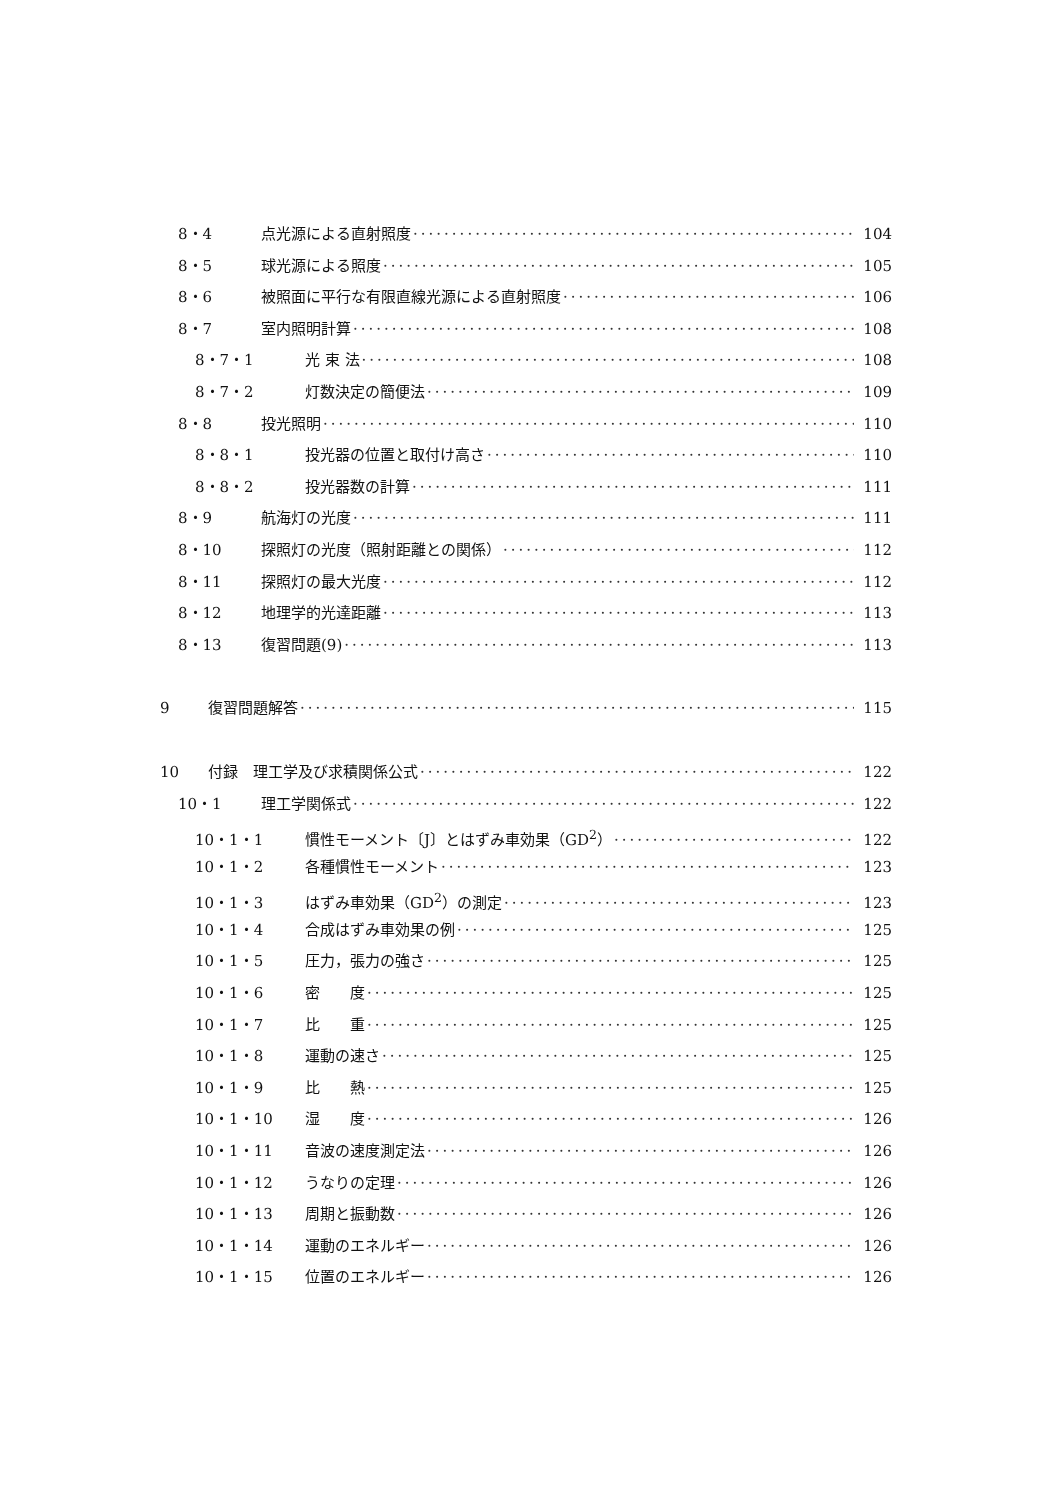8・4 点光源による直射照度 104
8・5 球光源による照度 105
8・6 被照面に平行な有限直線光源による直射照度 106
8・7 室内照明計算 108
8・7・1 光 束 法 108
8・7・2 灯数決定の簡便法 109
8・8 投光照明 110
8・8・1 投光器の位置と取付け高さ 110
8・8・2 投光器数の計算 111
8・9 航海灯の光度 111
8・10 探照灯の光度（照射距離との関係） 112
8・11 探照灯の最大光度 112
8・12 地理学的光達距離 113
8・13 復習問題(9) 113
9 復習問題解答 115
10 付録　理工学及び求積関係公式 122
10・1 理工学関係式 122
10・1・1 慣性モーメント〔J〕とはずみ車効果（GD<sup>2</sup>） 122
10・1・2 各種慣性モーメント 123
10・1・3 はずみ車効果（GD<sup>2</sup>）の測定 123
10・1・4 合成はずみ車効果の例 125
10・1・5 圧力，張力の強さ 125
10・1・6 密　　度 125
10・1・7 比　　重 125
10・1・8 運動の速さ 125
10・1・9 比　　熱 125
10・1・10 湿　　度 126
10・1・11 音波の速度測定法 126
10・1・12 うなりの定理 126
10・1・13 周期と振動数 126
10・1・14 運動のエネルギー 126
10・1・15 位置のエネルギー 126